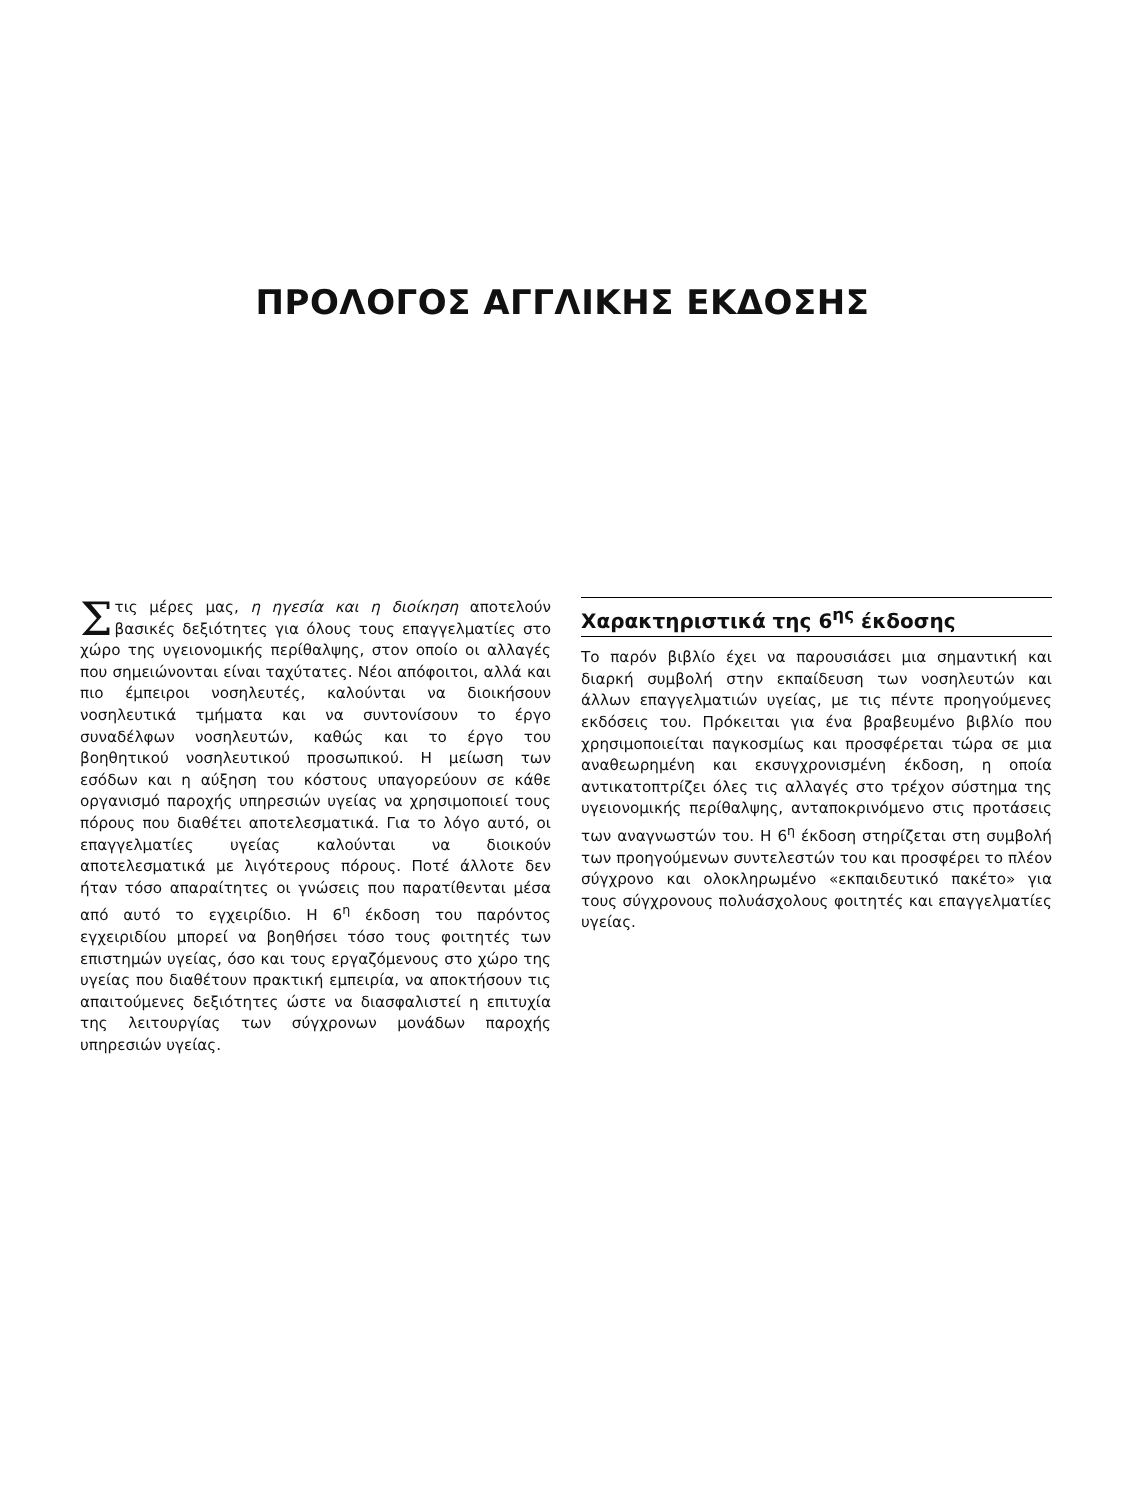ΠΡΟΛΟΓΟΣ ΑΓΓΛΙΚΗΣ ΕΚΔΟΣΗΣ
Στις μέρες μας, η ηγεσία και η διοίκηση αποτελούν βασικές δεξιότητες για όλους τους επαγγελματίες στο χώρο της υγειονομικής περίθαλψης, στον οποίο οι αλλαγές που σημειώνονται είναι ταχύτατες. Νέοι απόφοιτοι, αλλά και πιο έμπειροι νοσηλευτές, καλούνται να διοικήσουν νοσηλευτικά τμήματα και να συντονίσουν το έργο συναδέλφων νοσηλευτών, καθώς και το έργο του βοηθητικού νοσηλευτικού προσωπικού. Η μείωση των εσόδων και η αύξηση του κόστους υπαγορεύουν σε κάθε οργανισμό παροχής υπηρεσιών υγείας να χρησιμοποιεί τους πόρους που διαθέτει αποτελεσματικά. Για το λόγο αυτό, οι επαγγελματίες υγείας καλούνται να διοικούν αποτελεσματικά με λιγότερους πόρους. Ποτέ άλλοτε δεν ήταν τόσο απαραίτητες οι γνώσεις που παρατίθενται μέσα από αυτό το εγχειρίδιο. Η 6<sup>η</sup> έκδοση του παρόντος εγχειριδίου μπορεί να βοηθήσει τόσο τους φοιτητές των επιστημών υγείας, όσο και τους εργαζόμενους στο χώρο της υγείας που διαθέτουν πρακτική εμπειρία, να αποκτήσουν τις απαιτούμενες δεξιότητες ώστε να διασφαλιστεί η επιτυχία της λειτουργίας των σύγχρονων μονάδων παροχής υπηρεσιών υγείας.
Χαρακτηριστικά της 6<sup>ης</sup> έκδοσης
Το παρόν βιβλίο έχει να παρουσιάσει μια σημαντική και διαρκή συμβολή στην εκπαίδευση των νοσηλευτών και άλλων επαγγελματιών υγείας, με τις πέντε προηγούμενες εκδόσεις του. Πρόκειται για ένα βραβευμένο βιβλίο που χρησιμοποιείται παγκοσμίως και προσφέρεται τώρα σε μια αναθεωρημένη και εκσυγχρονισμένη έκδοση, η οποία αντικατοπτρίζει όλες τις αλλαγές στο τρέχον σύστημα της υγειονομικής περίθαλψης, ανταποκρινόμενο στις προτάσεις των αναγνωστών του. Η 6<sup>η</sup> έκδοση στηρίζεται στη συμβολή των προηγούμενων συντελεστών του και προσφέρει το πλέον σύγχρονο και ολοκληρωμένο «εκπαιδευτικό πακέτο» για τους σύγχρονους πολυάσχολους φοιτητές και επαγγελματίες υγείας.